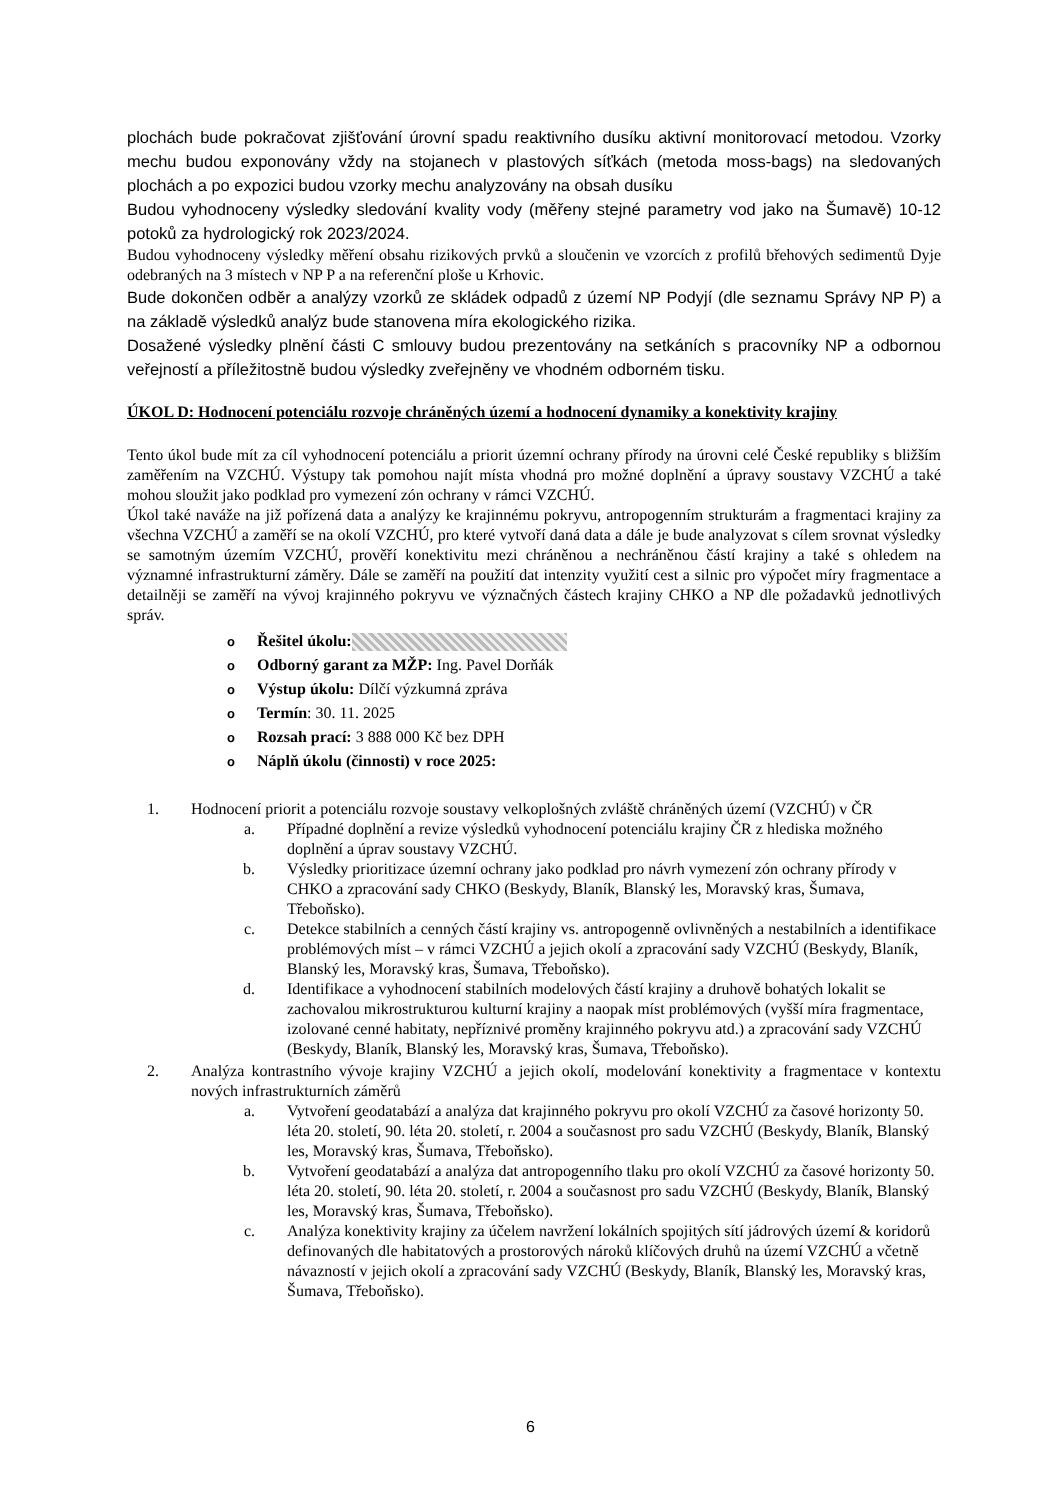plochách bude pokračovat zjišťování úrovní spadu reaktivního dusíku aktivní monitorovací metodou. Vzorky mechu budou exponovány vždy na stojanech v plastových síťkách (metoda moss-bags) na sledovaných plochách a po expozici budou vzorky mechu analyzovány na obsah dusíku
Budou vyhodnoceny výsledky sledování kvality vody (měřeny stejné parametry vod jako na Šumavě) 10-12 potoků za hydrologický rok 2023/2024.
Budou vyhodnoceny výsledky měření obsahu rizikových prvků a sloučenin ve vzorcích z profilů břehových sedimentů Dyje odebraných na 3 místech v NP P a na referenční ploše u Krhovic.
Bude dokončen odběr a analýzy vzorků ze skládek odpadů z území NP Podyjí (dle seznamu Správy NP P) a na základě výsledků analýz bude stanovena míra ekologického rizika.
Dosažené výsledky plnění části C smlouvy budou prezentovány na setkáních s pracovníky NP a odbornou veřejností a příležitostně budou výsledky zveřejněny ve vhodném odborném tisku.
ÚKOL D: Hodnocení potenciálu rozvoje chráněných území a hodnocení dynamiky a konektivity krajiny
Tento úkol bude mít za cíl vyhodnocení potenciálu a priorit územní ochrany přírody na úrovni celé České republiky s bližším zaměřením na VZCHÚ. Výstupy tak pomohou najít místa vhodná pro možné doplnění a úpravy soustavy VZCHÚ a také mohou sloužit jako podklad pro vymezení zón ochrany v rámci VZCHÚ.
Úkol také naváže na již pořízená data a analýzy ke krajinnému pokryvu, antropogenním strukturám a fragmentaci krajiny za všechna VZCHÚ a zaměří se na okolí VZCHÚ, pro které vytvoří daná data a dále je bude analyzovat s cílem srovnat výsledky se samotným územím VZCHÚ, prověří konektivitu mezi chráněnou a nechráněnou částí krajiny a také s ohledem na významné infrastrukturní záměry. Dále se zaměří na použití dat intenzity využití cest a silnic pro výpočet míry fragmentace a detailněji se zaměří na vývoj krajinného pokryvu ve význačných částech krajiny CHKO a NP dle požadavků jednotlivých správ.
o Řešitel úkolu:
o Odborný garant za MŽP: Ing. Pavel Dorňák
o Výstup úkolu: Dílčí výzkumná zpráva
o Termín: 30. 11. 2025
o Rozsah prací: 3 888 000 Kč bez DPH
o Náplň úkolu (činnosti) v roce 2025:
1. Hodnocení priorit a potenciálu rozvoje soustavy velkoplošných zvláště chráněných území (VZCHÚ) v ČR
a. Případné doplnění a revize výsledků vyhodnocení potenciálu krajiny ČR z hlediska možného doplnění a úprav soustavy VZCHÚ.
b. Výsledky prioritizace územní ochrany jako podklad pro návrh vymezení zón ochrany přírody v CHKO a zpracování sady CHKO (Beskydy, Blaník, Blanský les, Moravský kras, Šumava, Třeboňsko).
c. Detekce stabilních a cenných částí krajiny vs. antropogenně ovlivněných a nestabilních a identifikace problémových míst – v rámci VZCHÚ a jejich okolí a zpracování sady VZCHÚ (Beskydy, Blaník, Blanský les, Moravský kras, Šumava, Třeboňsko).
d. Identifikace a vyhodnocení stabilních modelových částí krajiny a druhově bohatých lokalit se zachovalou mikrostrukturou kulturní krajiny a naopak míst problémových (vyšší míra fragmentace, izolované cenné habitaty, nepříznivé proměny krajinného pokryvu atd.) a zpracování sady VZCHÚ (Beskydy, Blaník, Blanský les, Moravský kras, Šumava, Třeboňsko).
2. Analýza kontrastního vývoje krajiny VZCHÚ a jejich okolí, modelování konektivity a fragmentace v kontextu nových infrastrukturních záměrů
a. Vytvoření geodatabází a analýza dat krajinného pokryvu pro okolí VZCHÚ za časové horizonty 50. léta 20. století, 90. léta 20. století, r. 2004 a současnost pro sadu VZCHÚ (Beskydy, Blaník, Blanský les, Moravský kras, Šumava, Třeboňsko).
b. Vytvoření geodatabází a analýza dat antropogenního tlaku pro okolí VZCHÚ za časové horizonty 50. léta 20. století, 90. léta 20. století, r. 2004 a současnost pro sadu VZCHÚ (Beskydy, Blaník, Blanský les, Moravský kras, Šumava, Třeboňsko).
c. Analýza konektivity krajiny za účelem navržení lokálních spojitých sítí jádrových území & koridorů definovaných dle habitatových a prostorových nároků klíčových druhů na území VZCHÚ a včetně návazností v jejich okolí a zpracování sady VZCHÚ (Beskydy, Blaník, Blanský les, Moravský kras, Šumava, Třeboňsko).
6